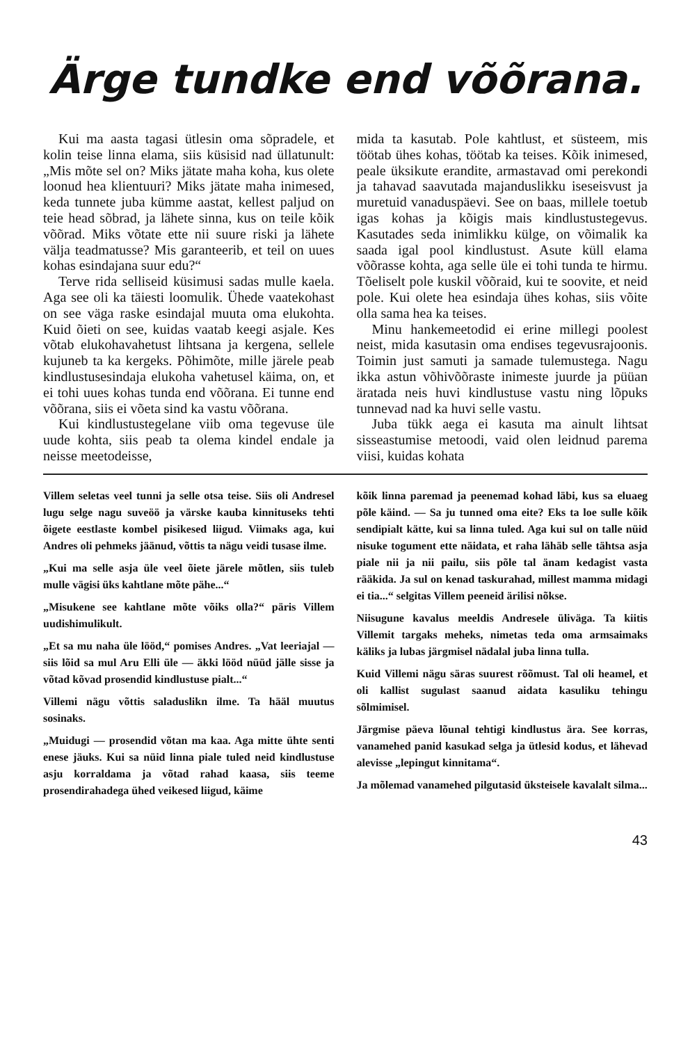Ärge tundke end võõrana.
Kui ma aasta tagasi ütlesin oma sõpradele, et kolin teise linna elama, siis küsisid nad üllatunult: „Mis mõte sel on? Miks jätate maha koha, kus olete loonud hea klientuuri? Miks jätate maha inimesed, keda tunnete juba kümme aastat, kellest paljud on teie head sõbrad, ja lähete sinna, kus on teile kõik võõrad. Miks võtate ette nii suure riski ja lähete välja teadmatusse? Mis garanteerib, et teil on uues kohas esindajana suur edu?“
Terve rida selliseid küsimusi sadas mulle kaela. Aga see oli ka täiesti loomulik. Ühede vaatekohast on see väga raske esindajal muuta oma elukohta. Kuid õieti on see, kuidas vaatab keegi asjale. Kes võtab elukohavahetust lihtsana ja kergena, sellele kujuneb ta ka kergeks. Põhimõte, mille järele peab kindlustusesindaja elukoha vahetusel käima, on, et ei tohi uues kohas tunda end võõrana. Ei tunne end võõrana, siis ei võeta sind ka vastu võõrana.
Kui kindlustustegelane viib oma tegevuse üle uude kohta, siis peab ta olema kindel endale ja neisse meetodeisse,
mida ta kasutab. Pole kahtlust, et süsteem, mis töötab ühes kohas, töötab ka teises. Kõik inimesed, peale üksikute erandite, armastavad omi perekondi ja tahavad saavutada majanduslikku iseseisvust ja muretuid vanaduspäevi. See on baas, millele toetub igas kohas ja kõigis mais kindlustustegevus. Kasutades seda inimlikku külge, on võimalik ka saada igal pool kindlustust. Asute küll elama võõrasse kohta, aga selle üle ei tohi tunda te hirmu. Tõeliselt pole kuskil võõraid, kui te soovite, et neid pole. Kui olete hea esindaja ühes kohas, siis võite olla sama hea ka teises.
Minu hankemeetodid ei erine millegi poolest neist, mida kasutasin oma endises tegevusrajoonis. Toimin just samuti ja samade tulemustega. Nagu ikka astun võhivõõraste inimeste juurde ja püüan äratada neis huvi kindlustuse vastu ning lõpuks tunnevad nad ka huvi selle vastu.
Juba tükk aega ei kasuta ma ainult lihtsat sisseastumise metoodi, vaid olen leidnud parema viisi, kuidas kohata
Villem seletas veel tunni ja selle otsa teise. Siis oli Andresel lugu selge nagu suveöö ja värske kauba kinnituseks tehti õigete eestlaste kombel pisikesed liigud. Viimaks aga, kui Andres oli pehmeks jäänud, võttis ta nägu veidi tusase ilme.
„Kui ma selle asja üle veel õiete järele mõtlen, siis tuleb mulle vägisi üks kahtlane mõte pähe...“
„Misukene see kahtlane mõte võiks olla?“ päris Villem uudishimulikult.
„Et sa mu naha üle lööd,“ pomises Andres. „Vat leeriajal — siis lõid sa mul Aru Elli üle — äkki lööd nüüd jälle sisse ja võtad kõvad prosendid kindlustuse pialt...“
Villemi nägu võttis saladuslikn ilme. Ta hääl muutus sosinaks.
„Muidugi — prosendid võtan ma kaa. Aga mitte ühte senti enese jäuks. Kui sa nüid linna piale tuled neid kindlustuse asju korraldama ja võtad rahad kaasa, siis teeme prosendirahadega ühed veikesed liigud, käime
kõik linna paremad ja peenemad kohad läbi, kus sa eluaeg põle käind. — Sa ju tunned oma eite? Eks ta loe sulle kõik sendipialt kätte, kui sa linna tuled. Aga kui sul on talle nüid nisuke togument ette näidata, et raha lähäb selle tähtsa asja piale nii ja nii pailu, siis põle tal änam kedagist vasta rääkida. Ja sul on kenad taskurahad, millest mamma midagi ei tia...“ selgitas Villem peeneid ärilisi nõkse.
Niisugune kavalus meeldis Andresele üliväga. Ta kiitis Villemit targaks meheks, nimetas teda oma armsaimaks käliks ja lubas järgmisel nädalal juba linna tulla.
Kuid Villemi nägu säras suurest rõõmust. Tal oli heamel, et oli kallist sugulast saanud aidata kasuliku tehingu sõlmimisel.
Järgmise päeva lõunal tehtigi kindlustus ära. See korras, vanamehed panid kasukad selga ja ütlesid kodus, et lähevad alevisse „lepingut kinnitama“.
Ja mõlemad vanamehed pilgutasid üksteisele kavalalt silma...
43